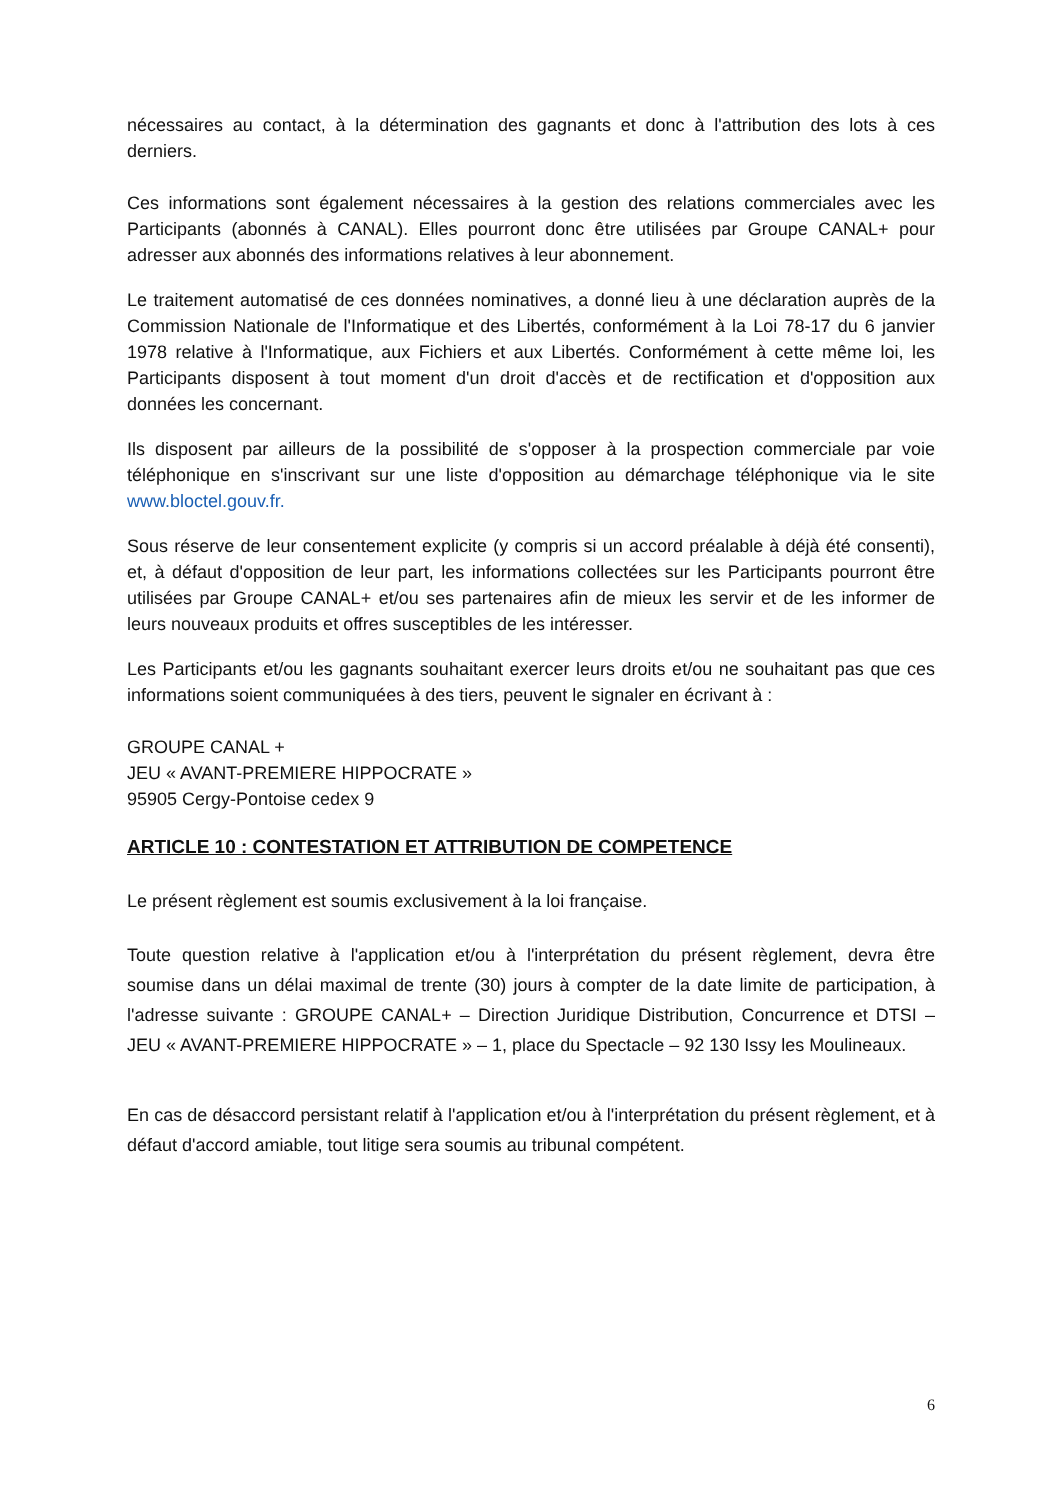nécessaires au contact, à la détermination des gagnants et donc à l'attribution des lots à ces derniers.
Ces informations sont également nécessaires à la gestion des relations commerciales avec les Participants (abonnés à CANAL). Elles pourront donc être utilisées par Groupe CANAL+ pour adresser aux abonnés des informations relatives à leur abonnement.
Le traitement automatisé de ces données nominatives, a donné lieu à une déclaration auprès de la Commission Nationale de l'Informatique et des Libertés, conformément à la Loi 78-17 du 6 janvier 1978 relative à l'Informatique, aux Fichiers et aux Libertés. Conformément à cette même loi, les Participants disposent à tout moment d'un droit d'accès et de rectification et d'opposition aux données les concernant.
Ils disposent par ailleurs de la possibilité de s'opposer à la prospection commerciale par voie téléphonique en s'inscrivant sur une liste d'opposition au démarchage téléphonique via le site www.bloctel.gouv.fr.
Sous réserve de leur consentement explicite (y compris si un accord préalable à déjà été consenti), et, à défaut d'opposition de leur part, les informations collectées sur les Participants pourront être utilisées par Groupe CANAL+ et/ou ses partenaires afin de mieux les servir et de les informer de leurs nouveaux produits et offres susceptibles de les intéresser.
Les Participants et/ou les gagnants souhaitant exercer leurs droits et/ou ne souhaitant pas que ces informations soient communiquées à des tiers, peuvent le signaler en écrivant à :
GROUPE CANAL +
JEU « AVANT-PREMIERE HIPPOCRATE »
95905 Cergy-Pontoise cedex 9
ARTICLE 10 : CONTESTATION ET ATTRIBUTION DE COMPETENCE
Le présent règlement est soumis exclusivement à la loi française.
Toute question relative à l'application et/ou à l'interprétation du présent règlement, devra être soumise dans un délai maximal de trente (30) jours à compter de la date limite de participation, à l'adresse suivante : GROUPE CANAL+ – Direction Juridique Distribution, Concurrence et DTSI – JEU « AVANT-PREMIERE HIPPOCRATE » – 1, place du Spectacle – 92 130 Issy les Moulineaux.
En cas de désaccord persistant relatif à l'application et/ou à l'interprétation du présent règlement, et à défaut d'accord amiable, tout litige sera soumis au tribunal compétent.
6